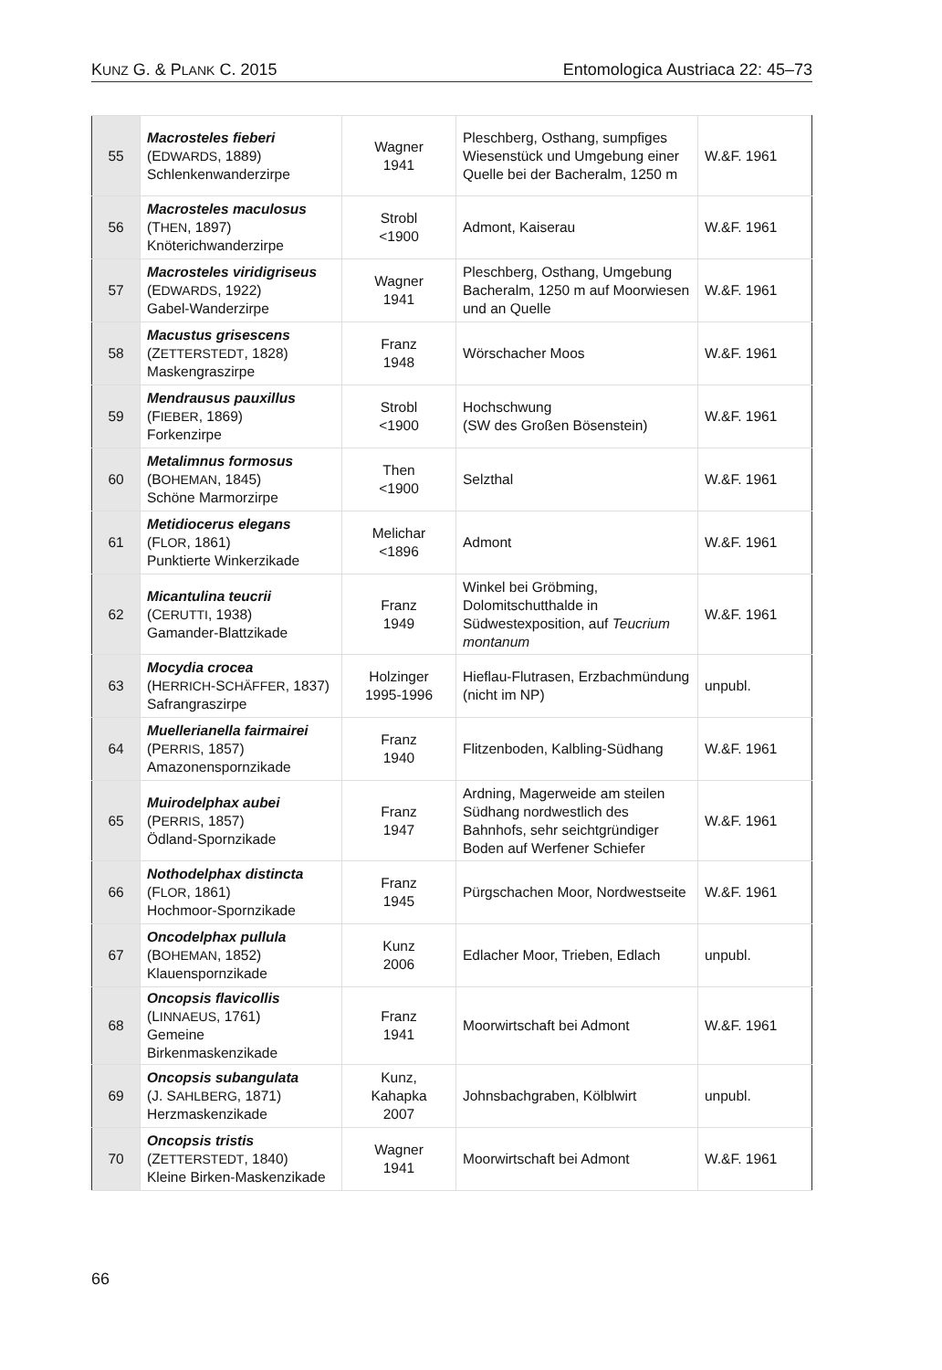KUNZ G. & PLANK C. 2015 Entomologica Austriaca 22: 45–73
| 55 | Macrosteles fieberi (E DWARDS , 1889) Schlenkenwanderzirpe | Wagner 1941 | Pleschberg, Osthang, sumpfiges Wiesenstück und Umgebung einer Quelle bei der Bacheralm, 1250 m | W.&F. 1961 |
| 56 | Macrosteles maculosus (T HEN , 1897) Knöterichwanderzirpe | Strobl <1900 | Admont, Kaiserau | W.&F. 1961 |
| 57 | Macrosteles viridigriseus (E DWARDS , 1922) Gabel-Wanderzirpe | Wagner 1941 | Pleschberg, Osthang, Umgebung Bacheralm, 1250 m auf Moorwiesen und an Quelle | W.&F. 1961 |
| 58 | Macustus grisescens (Z ETTERSTEDT , 1828) Maskengraszirpe | Franz 1948 | Wörschacher Moos | W.&F. 1961 |
| 59 | Mendrausus pauxillus (F IEBER , 1869) Forkenzirpe | Strobl <1900 | Hochschwung (SW des Großen Bösenstein) | W.&F. 1961 |
| 60 | Metalimnus formosus (B OHEMAN , 1845) Schöne Marmorzirpe | Then <1900 | Selzthal | W.&F. 1961 |
| 61 | Metidiocerus elegans (F LOR , 1861) Punktierte Winkerzikade | Melichar <1896 | Admont | W.&F. 1961 |
| 62 | Micantulina teucrii (C ERUTTI , 1938) Gamander-Blattzikade | Franz 1949 | Winkel bei Gröbming, Dolomitschutthalde in Südwestexposition, auf Teucrium montanum | W.&F. 1961 |
| 63 | Mocydia crocea (H ERRICH -S CHÄFFER , 1837) Safrangraszirpe | Holzinger 1995-1996 | Hieflau-Flutrasen, Erzbachmündung (nicht im NP) | unpubl. |
| 64 | Muellerianella fairmairei (P ERRIS , 1857) Amazonenspornzikade | Franz 1940 | Flitzenboden, Kalbling-Südhang | W.&F. 1961 |
| 65 | Muirodelphax aubei (P ERRIS , 1857) Ödland-Spornzikade | Franz 1947 | Ardning, Magerweide am steilen Südhang nordwestlich des Bahnhofs, sehr seichtgründiger Boden auf Werfener Schiefer | W.&F. 1961 |
| 66 | Nothodelphax distincta (F LOR , 1861) Hochmoor-Spornzikade | Franz 1945 | Pürgschachen Moor, Nordwestseite | W.&F. 1961 |
| 67 | Oncodelphax pullula (B OHEMAN , 1852) Klauenspornzikade | Kunz 2006 | Edlacher Moor, Trieben, Edlach | unpubl. |
| 68 | Oncopsis flavicollis (L INNAEUS , 1761) Gemeine Birkenmaskenzikade | Franz 1941 | Moorwirtschaft bei Admont | W.&F. 1961 |
| 69 | Oncopsis subangulata (J. S AHLBERG , 1871) Herzmaskenzikade | Kunz, Kahapka 2007 | Johnsbachgraben, Kölblwirt | unpubl. |
| 70 | Oncopsis tristis (Z ETTERSTEDT , 1840) Kleine Birken-Maskenzikade | Wagner 1941 | Moorwirtschaft bei Admont | W.&F. 1961 |
66